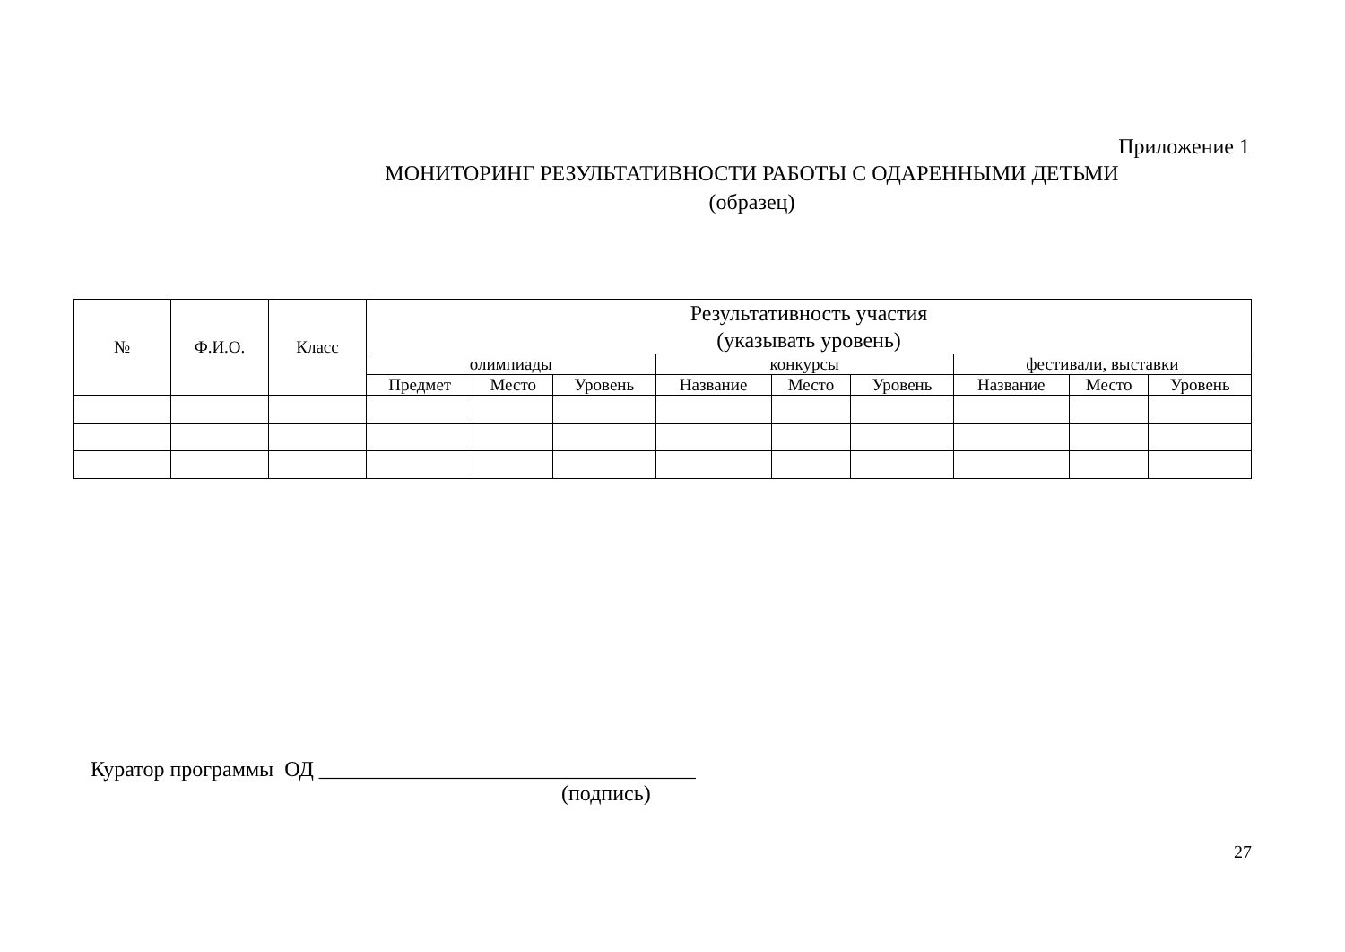Приложение 1
МОНИТОРИНГ РЕЗУЛЬТАТИВНОСТИ РАБОТЫ С ОДАРЕННЫМИ ДЕТЬМИ
(образец)
| № | Ф.И.О. | Класс | Результативность участия (указывать уровень) | | | | | | | | |
| --- | --- | --- | --- | --- | --- | --- | --- | --- | --- | --- | --- |
| | | | олимпиады | | | конкурсы | | | фестивали, выставки | | |
| | | | Предмет | Место | Уровень | Название | Место | Уровень | Название | Место | Уровень |
Куратор программы ОД ___________________________________
(подпись)
27